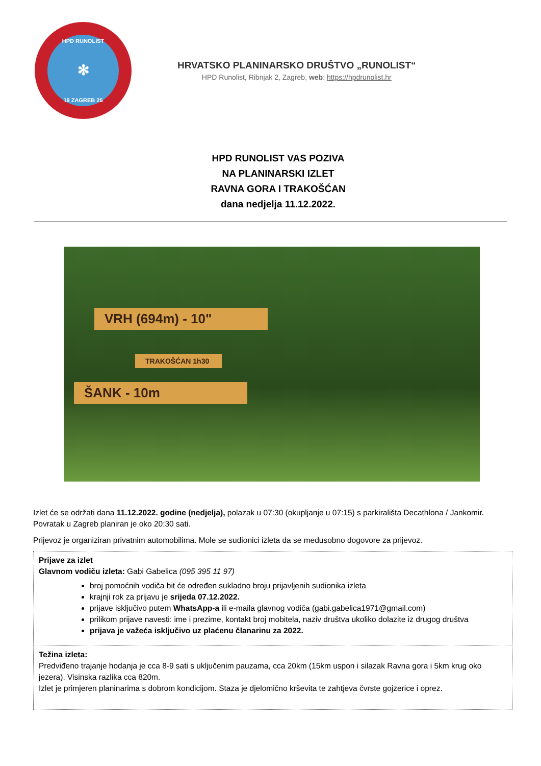HPD RUNOLIST
✻
19 ZAGREB 25
HRVATSKO PLANINARSKO DRUŠTVO „RUNOLIST“
HPD Runolist, Ribnjak 2, Zagreb, web: https://hpdrunolist.hr
HPD RUNOLIST VAS POZIVA
NA PLANINARSKI IZLET
RAVNA GORA I TRAKOŠĆAN
dana nedjelja 11.12.2022.
VRH (694m) - 10"
TRAKOŠĆAN 1h30
ŠANK - 10m
Izlet će se održati dana 11.12.2022. godine (nedjelja), polazak u 07:30 (okupljanje u 07:15) s parkirališta Decathlona / Jankomir. Povratak u Zagreb planiran je oko 20:30 sati.
Prijevoz je organiziran privatnim automobilima. Mole se sudionici izleta da se međusobno dogovore za prijevoz.
Prijave za izlet
Glavnom vodiču izleta: Gabi Gabelica (095 395 11 97)
broj pomoćnih vodiča bit će određen sukladno broju prijavljenih sudionika izleta
krajnji rok za prijavu je srijeda 07.12.2022.
prijave isključivo putem WhatsApp-a ili e-maila glavnog vodiča (gabi.gabelica1971@gmail.com)
prilikom prijave navesti: ime i prezime, kontakt broj mobitela, naziv društva ukoliko dolazite iz drugog društva
prijava je važeća isključivo uz plaćenu članarinu za 2022.
Težina izleta:
Predviđeno trajanje hodanja je cca 8-9 sati s uključenim pauzama, cca 20km (15km uspon i silazak Ravna gora i 5km krug oko jezera). Visinska razlika cca 820m.
Izlet je primjeren planinarima s dobrom kondicijom. Staza je djelomično krševita te zahtjeva čvrste gojzerice i oprez.